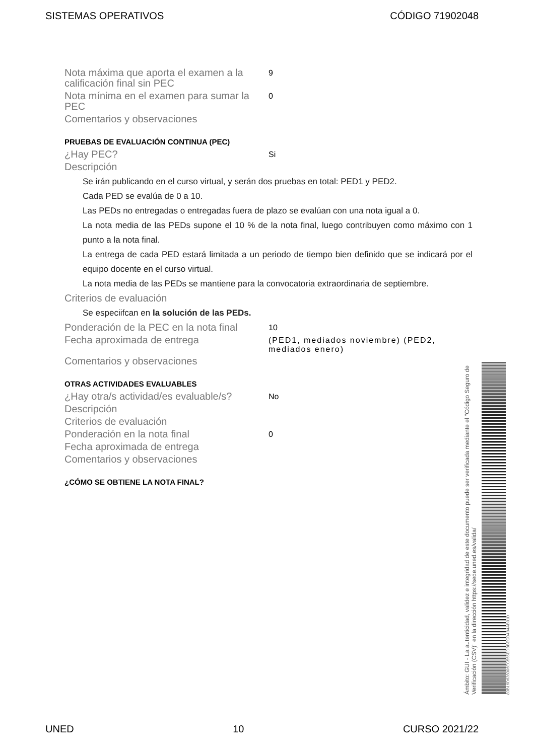SISTEMAS OPERATIVOS CÓDIGO 71902048
Nota máxima que aporta el examen a la calificación final sin PEC
9
Nota mínima en el examen para sumar la PEC
0
Comentarios y observaciones
PRUEBAS DE EVALUACIÓN CONTINUA (PEC)
¿Hay PEC?
Si
Descripción
Se irán publicando en el curso virtual, y serán dos pruebas en total: PED1 y PED2.
Cada PED se evalúa de 0 a 10.
Las PEDs no entregadas o entregadas fuera de plazo se evalúan con una nota igual a 0.
La nota media de las PEDs supone el 10 % de la nota final, luego contribuyen como máximo con 1 punto a la nota final.
La entrega de cada PED estará limitada a un periodo de tiempo bien definido que se indicará por el equipo docente en el curso virtual.
La nota media de las PEDs se mantiene para la convocatoria extraordinaria de septiembre.
Criterios de evaluación
Se especiifcan en la solución de las PEDs.
Ponderación de la PEC en la nota final
10
Fecha aproximada de entrega
(PED1, mediados noviembre) (PED2, mediados enero)
Comentarios y observaciones
OTRAS ACTIVIDADES EVALUABLES
¿Hay otra/s actividad/es evaluable/s?
No
Descripción
Criterios de evaluación
Ponderación en la nota final
0
Fecha aproximada de entrega
Comentarios y observaciones
¿CÓMO SE OBTIENE LA NOTA FINAL?
Ámbito: GUI - La autenticidad, validez e integridad de este documento puede ser verificada mediante el "Código Seguro de Verificación (CSV)" en la dirección https://sede.uned.es/valida/
83B16D628306EC565EDBBECD4B4AB01D
UNED 10 CURSO 2021/22